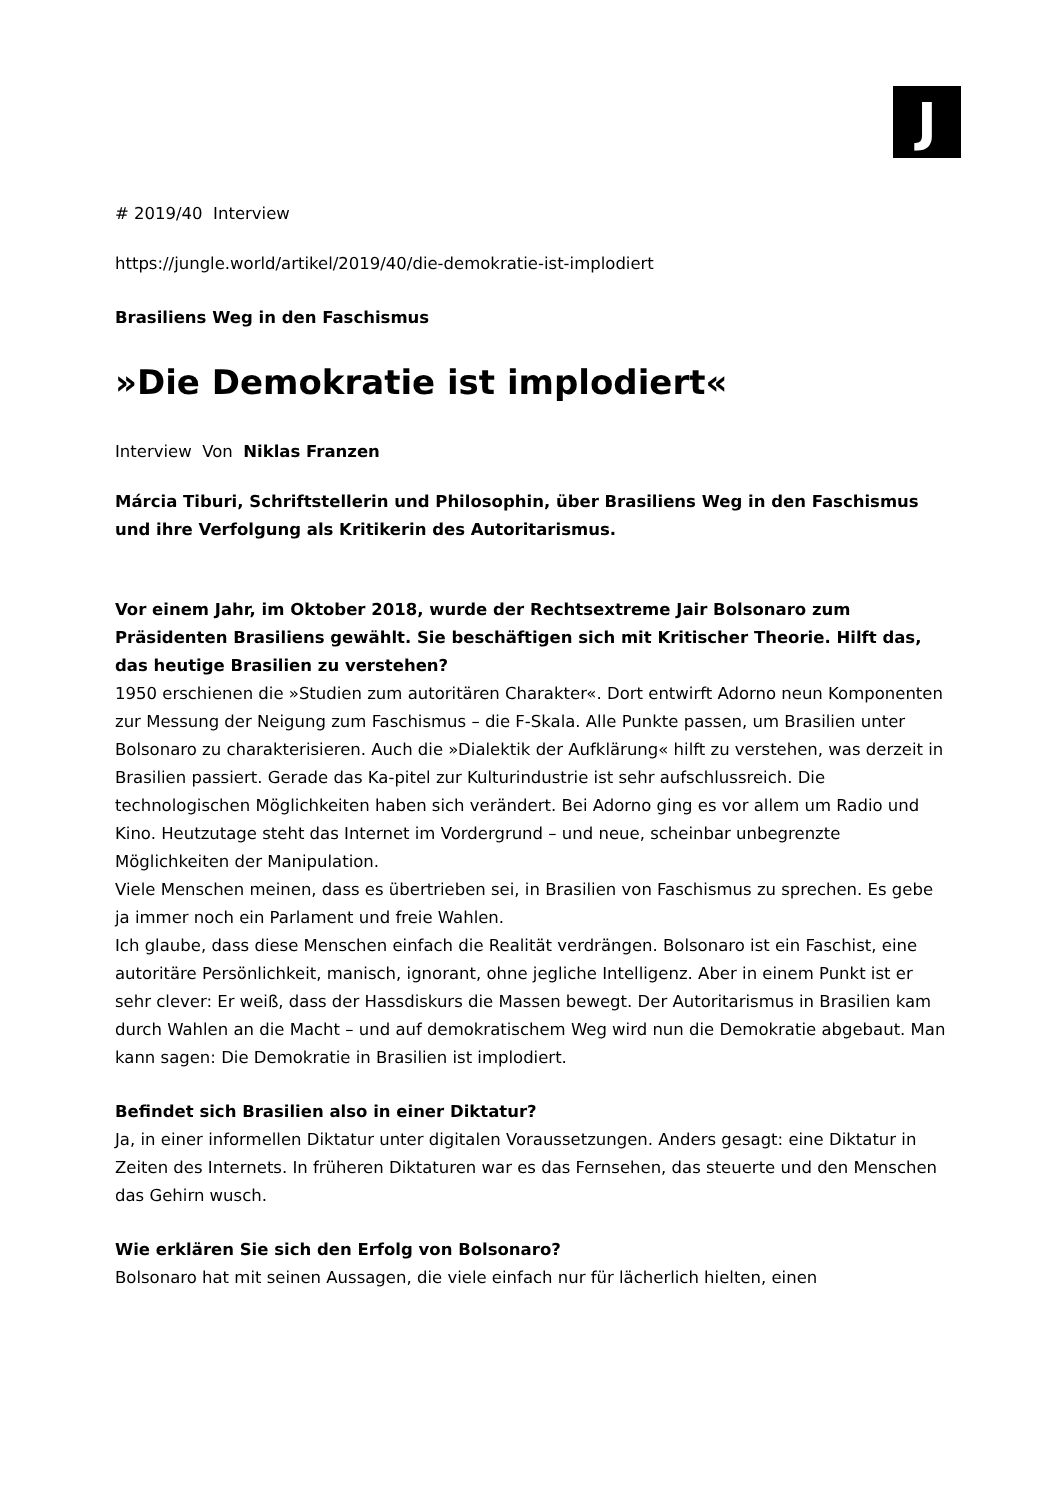J
# 2019/40 Interview
https://jungle.world/artikel/2019/40/die-demokratie-ist-implodiert
Brasiliens Weg in den Faschismus
»Die Demokratie ist implodiert«
Interview Von Niklas Franzen
Márcia Tiburi, Schriftstellerin und Philosophin, über Brasiliens Weg in den Faschismus und ihre Verfolgung als Kritikerin des Autoritarismus.
Vor einem Jahr, im Oktober 2018, wurde der Rechtsextreme Jair Bolsonaro zum Präsidenten Brasiliens gewählt. Sie beschäftigen sich mit Kritischer Theorie. Hilft das, das heutige Brasilien zu verstehen?
1950 erschienen die »Studien zum autoritären Charakter«. Dort entwirft Adorno neun Komponenten zur Messung der Neigung zum Faschismus – die F-Skala. Alle Punkte passen, um Brasilien unter Bolsonaro zu charakterisieren. Auch die »Dialektik der Aufklärung« hilft zu verstehen, was derzeit in Brasilien passiert. Gerade das Ka-pitel zur Kulturindustrie ist sehr aufschlussreich. Die technologischen Möglichkeiten haben sich verändert. Bei Adorno ging es vor allem um Radio und Kino. Heutzutage steht das Internet im Vordergrund – und neue, scheinbar unbegrenzte Möglichkeiten der Manipulation.
Viele Menschen meinen, dass es übertrieben sei, in Brasilien von Faschismus zu sprechen. Es gebe ja immer noch ein Parlament und freie Wahlen.
Ich glaube, dass diese Menschen einfach die Realität verdrängen. Bolsonaro ist ein Faschist, eine autoritäre Persönlichkeit, manisch, ignorant, ohne jegliche Intelligenz. Aber in einem Punkt ist er sehr clever: Er weiß, dass der Hassdiskurs die Massen bewegt. Der Autoritarismus in Brasilien kam durch Wahlen an die Macht – und auf demokratischem Weg wird nun die Demokratie abgebaut. Man kann sagen: Die Demokratie in Brasilien ist implodiert.
Befindet sich Brasilien also in einer Diktatur?
Ja, in einer informellen Diktatur unter digitalen Voraussetzungen. Anders gesagt: eine Diktatur in Zeiten des Internets. In früheren Diktaturen war es das Fernsehen, das steuerte und den Menschen das Gehirn wusch.
Wie erklären Sie sich den Erfolg von Bolsonaro?
Bolsonaro hat mit seinen Aussagen, die viele einfach nur für lächerlich hielten, einen